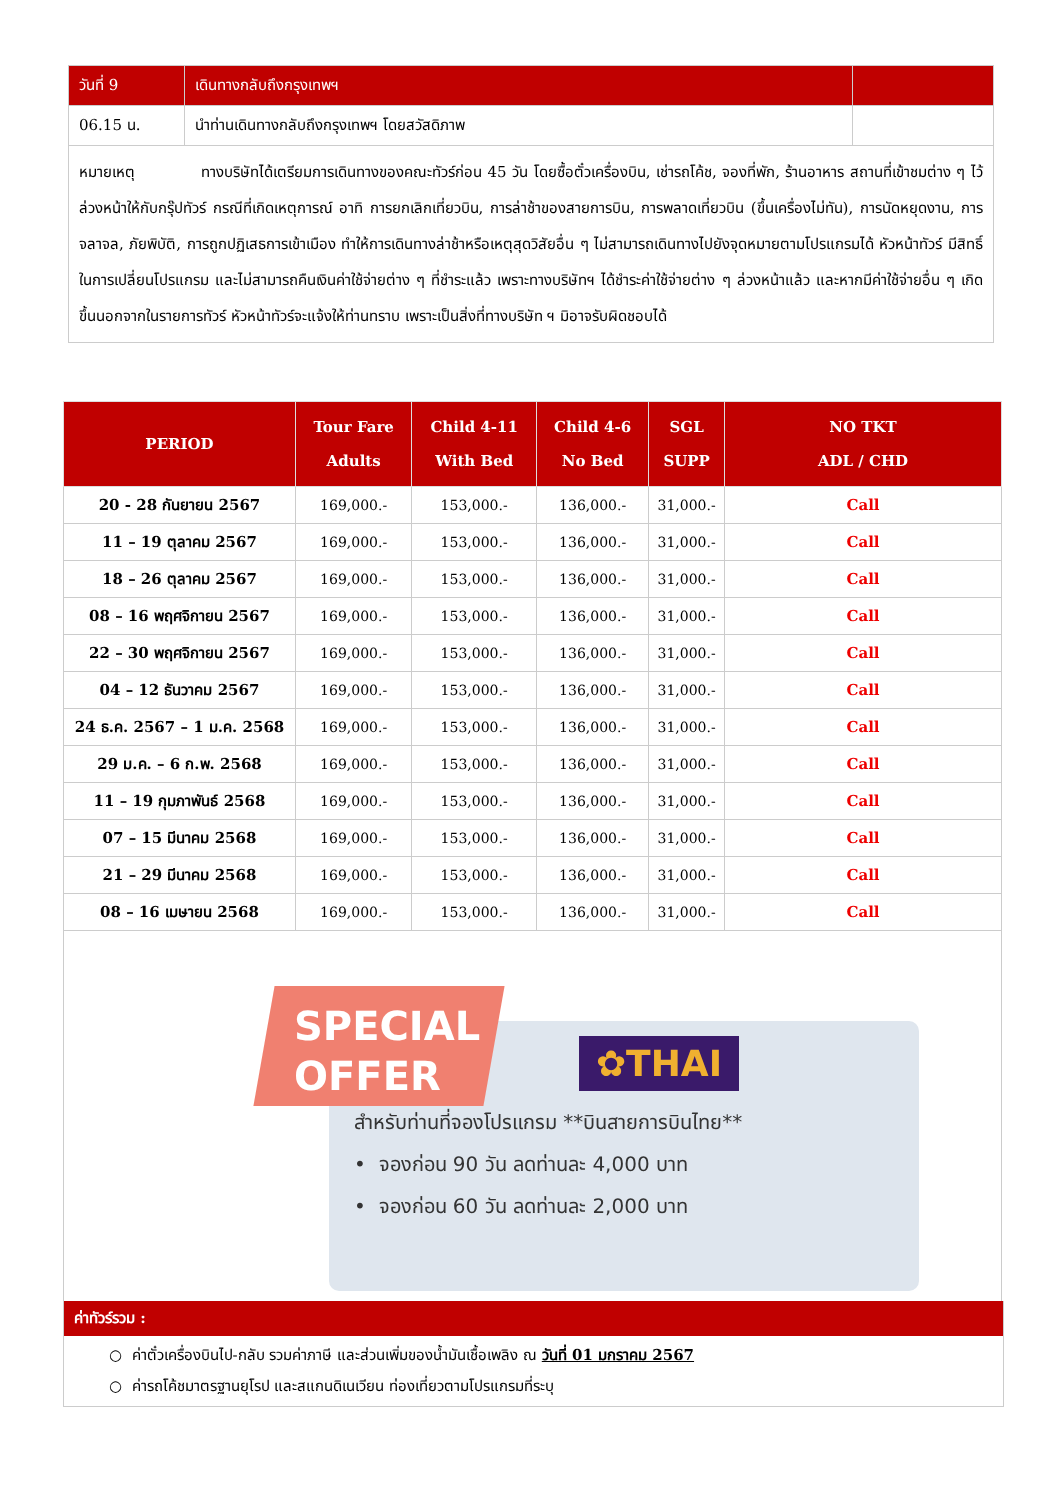| วันที่ 9 | เดินทางกลับถึงกรุงเทพฯ | |
| 06.15 น. | นำท่านเดินทางกลับถึงกรุงเทพฯ โดยสวัสดิภาพ | |
| หมายเหตุ ทางบริษัทได้เตรียมการเดินทางของคณะทัวร์ก่อน 45 วัน โดยซื้อตั๋วเครื่องบิน, เช่ารถโค้ช, จองที่พัก, ร้านอาหาร สถานที่เข้าชมต่าง ๆ ไว้ล่วงหน้าให้กับกรุ๊ปทัวร์ กรณีที่เกิดเหตุการณ์ อาทิ การยกเลิกเที่ยวบิน, การล่าช้าของสายการบิน, การพลาดเที่ยวบิน (ขึ้นเครื่องไม่ทัน), การนัดหยุดงาน, การจลาจล, ภัยพิบัติ, การถูกปฏิเสธการเข้าเมือง ทำให้การเดินทางล่าช้าหรือเหตุสุดวิสัยอื่น ๆ ไม่สามารถเดินทางไปยังจุดหมายตามโปรแกรมได้ หัวหน้าทัวร์ มีสิทธิ์ในการเปลี่ยนโปรแกรม และไม่สามารถคืนเงินค่าใช้จ่ายต่าง ๆ ที่ชำระแล้ว เพราะทางบริษัทฯ ได้ชำระค่าใช้จ่ายต่าง ๆ ล่วงหน้าแล้ว และหากมีค่าใช้จ่ายอื่น ๆ เกิดขึ้นนอกจากในรายการทัวร์ หัวหน้าทัวร์จะแจ้งให้ท่านทราบ เพราะเป็นสิ่งที่ทางบริษัท ฯ มิอาจรับผิดชอบได้ | | |
| PERIOD | Tour Fare Adults | Child 4-11 With Bed | Child 4-6 No Bed | SGL SUPP | NO TKT ADL / CHD |
| --- | --- | --- | --- | --- | --- |
| 20 - 28 กันยายน 2567 | 169,000.- | 153,000.- | 136,000.- | 31,000.- | Call |
| 11 – 19 ตุลาคม 2567 | 169,000.- | 153,000.- | 136,000.- | 31,000.- | Call |
| 18 – 26 ตุลาคม 2567 | 169,000.- | 153,000.- | 136,000.- | 31,000.- | Call |
| 08 – 16 พฤศจิกายน 2567 | 169,000.- | 153,000.- | 136,000.- | 31,000.- | Call |
| 22 – 30 พฤศจิกายน 2567 | 169,000.- | 153,000.- | 136,000.- | 31,000.- | Call |
| 04 – 12 ธันวาคม 2567 | 169,000.- | 153,000.- | 136,000.- | 31,000.- | Call |
| 24 ธ.ค. 2567 – 1 ม.ค. 2568 | 169,000.- | 153,000.- | 136,000.- | 31,000.- | Call |
| 29 ม.ค. – 6 ก.พ. 2568 | 169,000.- | 153,000.- | 136,000.- | 31,000.- | Call |
| 11 – 19 กุมภาพันธ์ 2568 | 169,000.- | 153,000.- | 136,000.- | 31,000.- | Call |
| 07 – 15 มีนาคม 2568 | 169,000.- | 153,000.- | 136,000.- | 31,000.- | Call |
| 21 – 29 มีนาคม 2568 | 169,000.- | 153,000.- | 136,000.- | 31,000.- | Call |
| 08 – 16 เมษายน 2568 | 169,000.- | 153,000.- | 136,000.- | 31,000.- | Call |
SPECIAL
OFFER
✿THAI
สำหรับท่านที่จองโปรแกรม **บินสายการบินไทย**
• จองก่อน 90 วัน ลดท่านละ 4,000 บาท
• จองก่อน 60 วัน ลดท่านละ 2,000 บาท
ค่าทัวร์รวม :
○ ค่าตั๋วเครื่องบินไป-กลับ รวมค่าภาษี และส่วนเพิ่มของน้ำมันเชื้อเพลิง ณ วันที่ 01 มกราคม 2567
○ ค่ารถโค้ชมาตรฐานยุโรป และสแกนดิเนเวียน ท่องเที่ยวตามโปรแกรมที่ระบุ